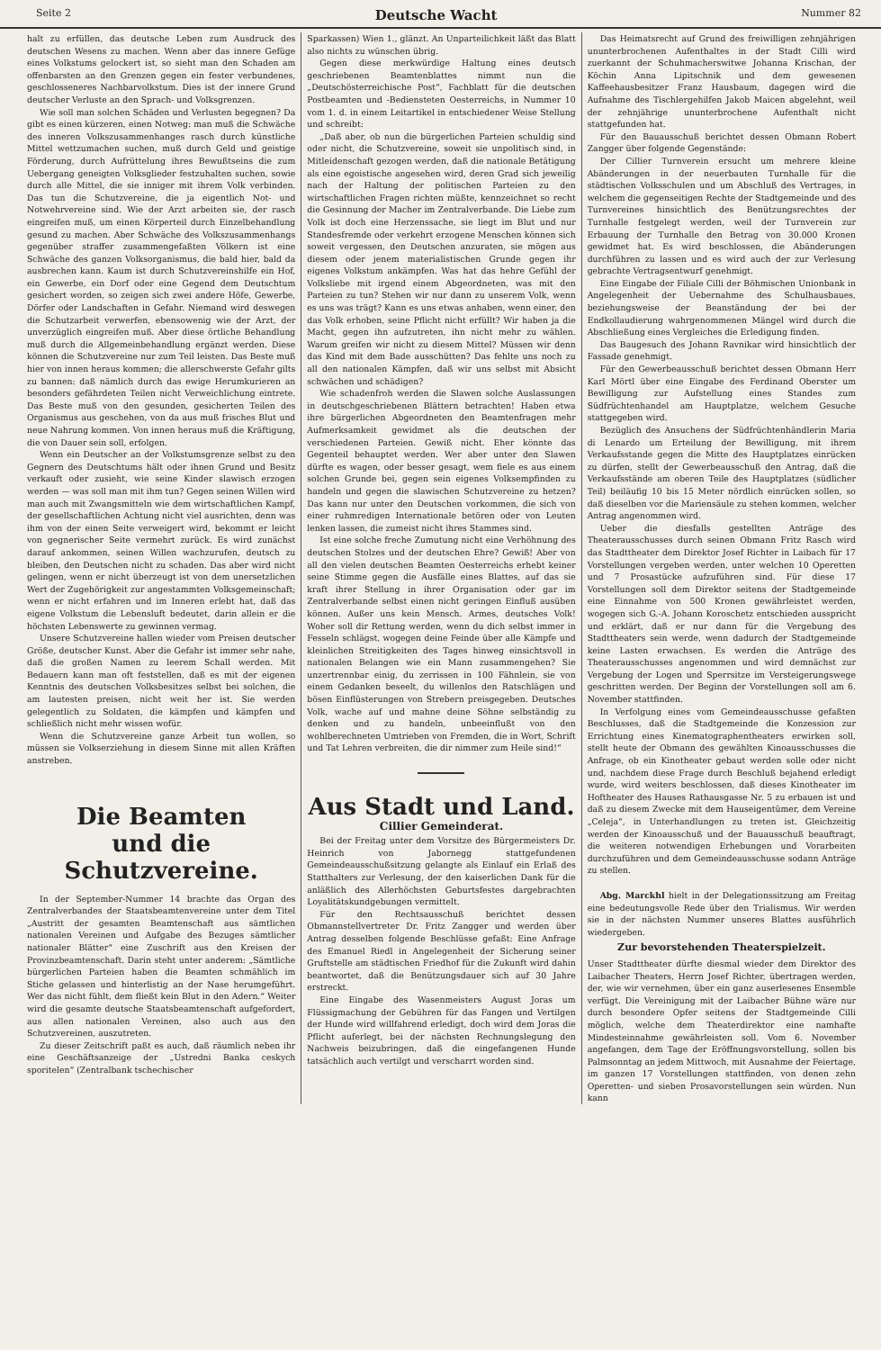Seite 2 Deutsche Wacht Nummer 82
halt zu erfüllen, das deutsche Leben zum Ausdruck des deutschen Wesens zu machen. Wenn aber das innere Gefüge eines Volkstums gelockert ist, so sieht man den Schaden am offenbarsten an den Grenzen gegen ein fester verbundenes, geschlosseneres Nachbarvolkstum. Dies ist der innere Grund deutscher Verluste an den Sprach- und Volksgrenzen.
Wie soll man solchen Schäden und Verlusten begegnen? Da gibt es einen kürzeren, einen Notweg: man muß die Schwäche des inneren Volkszusammenhanges rasch durch künstliche Mittel wettzumachen suchen, muß durch Geld und geistige Förderung, durch Aufrüttelung ihres Bewußtseins die zum Uebergang geneigten Volksglieder festzuhalten suchen, sowie durch alle Mittel, die sie inniger mit ihrem Volk verbinden. Das tun die Schutzvereine, die ja eigentlich Not- und Notwehrvereine sind. Wie der Arzt arbeiten sie, der rasch eingreifen muß, um einen Körperteil durch Einzelbehandlung gesund zu machen. Aber Schwäche des Volkszusammenhangs gegenüber straffer zusammengefaßten Völkern ist eine Schwäche des ganzen Volksorganismus, die bald hier, bald da ausbrechen kann. Kaum ist durch Schutzvereinshilfe ein Hof, ein Gewerbe, ein Dorf oder eine Gegend dem Deutschtum gesichert worden, so zeigen sich zwei andere Höfe, Gewerbe, Dörfer oder Landschaften in Gefahr. Niemand wird deswegen die Schutzarbeit verwerfen, ebensowenig wie der Arzt, der unverzüglich eingreifen muß. Aber diese örtliche Behandlung muß durch die Allgemeinbehandlung ergänzt werden. Diese können die Schutzvereine nur zum Teil leisten. Das Beste muß hier von innen heraus kommen; die allerschwerste Gefahr gilts zu bannen: daß nämlich durch das ewige Herumkurieren an besonders gefährdeten Teilen nicht Verweichlichung eintrete. Das Beste muß von den gesunden, gesicherten Teilen des Organismus aus geschehen, von da aus muß frisches Blut und neue Nahrung kommen. Von innen heraus muß die Kräftigung, die von Dauer sein soll, erfolgen.
Wenn ein Deutscher an der Volkstumsgrenze selbst zu den Gegnern des Deutschtums hält oder ihnen Grund und Besitz verkauft oder zusieht, wie seine Kinder slawisch erzogen werden — was soll man mit ihm tun? Gegen seinen Willen wird man auch mit Zwangsmitteln wie dem wirtschaftlichen Kampf, der gesellschaftlichen Achtung nicht viel ausrichten, denn was ihm von der einen Seite verweigert wird, bekommt er leicht von gegnerischer Seite vermehrt zurück. Es wird zunächst darauf ankommen, seinen Willen wachzurufen, deutsch zu bleiben, den Deutschen nicht zu schaden. Das aber wird nicht gelingen, wenn er nicht überzeugt ist von dem unersetzlichen Wert der Zugehörigkeit zur angestammten Volksgemeinschaft; wenn er nicht erfahren und im Inneren erlebt hat, daß das eigene Volkstum die Lebensluft bedeutet, darin allein er die höchsten Lebenswerte zu gewinnen vermag.
Unsere Schutzvereine hallen wieder vom Preisen deutscher Größe, deutscher Kunst. Aber die Gefahr ist immer sehr nahe, daß die großen Namen zu leerem Schall werden. Mit Bedauern kann man oft feststellen, daß es mit der eigenen Kenntnis des deutschen Volksbesitzes selbst bei solchen, die am lautesten preisen, nicht weit her ist. Sie werden gelegentlich zu Soldaten, die kämpfen und kämpfen und schließlich nicht mehr wissen wofür.
Wenn die Schutzvereine ganze Arbeit tun wollen, so müssen sie Volkserziehung in diesem Sinne mit allen Kräften anstreben.
Die Beamten
und die Schutzvereine.
In der September-Nummer 14 brachte das Organ des Zentralverbandes der Staatsbeamtenvereine unter dem Titel „Austritt der gesamten Beamtenschaft aus sämtlichen nationalen Vereinen und Aufgabe des Bezuges sämtlicher nationaler Blätter“ eine Zuschrift aus den Kreisen der Provinzbeamtenschaft. Darin steht unter anderem: „Sämtliche bürgerlichen Parteien haben die Beamten schmählich im Stiche gelassen und hinterlistig an der Nase herumgeführt. Wer das nicht fühlt, dem fließt kein Blut in den Adern.“ Weiter wird die gesamte deutsche Staatsbeamtenschaft aufgefordert, aus allen nationalen Vereinen, also auch aus den Schutzvereinen, auszutreten.
Zu dieser Zeitschrift paßt es auch, daß räumlich neben ihr eine Geschäftsanzeige der „Ustredni Banka ceskych sporitelen“ (Zentralbank tschechischer
Sparkassen) Wien 1., glänzt. An Unparteilichkeit läßt das Blatt also nichts zu wünschen übrig.
Gegen diese merkwürdige Haltung eines deutsch geschriebenen Beamtenblattes nimmt nun die „Deutschösterreichische Post“, Fachblatt für die deutschen Postbeamten und -Bediensteten Oesterreichs, in Nummer 10 vom 1. d. in einem Leitartikel in entschiedener Weise Stellung und schreibt:
„Daß aber, ob nun die bürgerlichen Parteien schuldig sind oder nicht, die Schutzvereine, soweit sie unpolitisch sind, in Mitleidenschaft gezogen werden, daß die nationale Betätigung als eine egoistische angesehen wird, deren Grad sich jeweilig nach der Haltung der politischen Parteien zu den wirtschaftlichen Fragen richten müßte, kennzeichnet so recht die Gesinnung der Macher im Zentralverbande. Die Liebe zum Volk ist doch eine Herzenssache, sie liegt im Blut und nur Standesfremde oder verkehrt erzogene Menschen können sich soweit vergessen, den Deutschen anzuraten, sie mögen aus diesem oder jenem materialistischen Grunde gegen ihr eigenes Volkstum ankämpfen. Was hat das hehre Gefühl der Volksliebe mit irgend einem Abgeordneten, was mit den Parteien zu tun? Stehen wir nur dann zu unserem Volk, wenn es uns was trägt? Kann es uns etwas anhaben, wenn einer, den das Volk erhoben, seine Pflicht nicht erfüllt? Wir haben ja die Macht, gegen ihn aufzutreten, ihn nicht mehr zu wählen. Warum greifen wir nicht zu diesem Mittel? Müssen wir denn das Kind mit dem Bade ausschütten? Das fehlte uns noch zu all den nationalen Kämpfen, daß wir uns selbst mit Absicht schwächen und schädigen?
Wie schadenfroh werden die Slawen solche Auslassungen in deutschgeschriebenen Blättern betrachten! Haben etwa ihre bürgerlichen Abgeordneten den Beamtenfragen mehr Aufmerksamkeit gewidmet als die deutschen der verschiedenen Parteien. Gewiß nicht. Eher könnte das Gegenteil behauptet werden. Wer aber unter den Slawen dürfte es wagen, oder besser gesagt, wem fiele es aus einem solchen Grunde bei, gegen sein eigenes Volksempfinden zu handeln und gegen die slawischen Schutzvereine zu hetzen? Das kann nur unter den Deutschen vorkommen, die sich von einer ruhmredigen Internationale betören oder von Leuten lenken lassen, die zumeist nicht ihres Stammes sind.
Ist eine solche freche Zumutung nicht eine Verhöhnung des deutschen Stolzes und der deutschen Ehre? Gewiß! Aber von all den vielen deutschen Beamten Oesterreichs erhebt keiner seine Stimme gegen die Ausfälle eines Blattes, auf das sie kraft ihrer Stellung in ihrer Organisation oder gar im Zentralverbande selbst einen nicht geringen Einfluß ausüben können. Außer uns kein Mensch. Armes, deutsches Volk! Woher soll dir Rettung werden, wenn du dich selbst immer in Fesseln schlägst, wogegen deine Feinde über alle Kämpfe und kleinlichen Streitigkeiten des Tages hinweg einsichtsvoll in nationalen Belangen wie ein Mann zusammengehen? Sie unzertrennbar einig, du zerrissen in 100 Fähnlein, sie von einem Gedanken beseelt, du willenlos den Ratschlägen und bösen Einflüsterungen von Strebern preisgegeben. Deutsches Volk, wache auf und mahne deine Söhne selbständig zu denken und zu handeln, unbeeinflußt von den wohlberechneten Umtrieben von Fremden, die in Wort, Schrift und Tat Lehren verbreiten, die dir nimmer zum Heile sind!“
Aus Stadt und Land.
Cillier Gemeinderat.
Bei der Freitag unter dem Vorsitze des Bürgermeisters Dr. Heinrich von Jabornegg stattgefundenen Gemeindeausschußsitzung gelangte als Einlauf ein Erlaß des Statthalters zur Verlesung, der den kaiserlichen Dank für die anläßlich des Allerhöchsten Geburtsfestes dargebrachten Loyalitätskundgebungen vermittelt.
Für den Rechtsausschuß berichtet dessen Obmannstellvertreter Dr. Fritz Zangger und werden über Antrag desselben folgende Beschlüsse gefaßt: Eine Anfrage des Emanuel Riedl in Angelegenheit der Sicherung seiner Gruftstelle am städtischen Friedhof für die Zukunft wird dahin beantwortet, daß die Benützungsdauer sich auf 30 Jahre erstreckt.
Eine Eingabe des Wasenmeisters August Joras um Flüssigmachung der Gebühren für das Fangen und Vertilgen der Hunde wird willfahrend erledigt, doch wird dem Joras die Pflicht auferlegt, bei der nächsten Rechnungslegung den Nachweis beizubringen, daß die eingefangenen Hunde tatsächlich auch vertilgt und verscharrt worden sind.
Das Heimatsrecht auf Grund des freiwilligen zehnjährigen ununterbrochenen Aufenthaltes in der Stadt Cilli wird zuerkannt der Schuhmacherswitwe Johanna Krischan, der Köchin Anna Lipitschnik und dem gewesenen Kaffeehausbesitzer Franz Hausbaum, dagegen wird die Aufnahme des Tischlergehilfen Jakob Maicen abgelehnt, weil der zehnjährige ununterbrochene Aufenthalt nicht stattgefunden hat.
Für den Bauausschuß berichtet dessen Obmann Robert Zangger über folgende Gegenstände:
Der Cillier Turnverein ersucht um mehrere kleine Abänderungen in der neuerbauten Turnhalle für die städtischen Volksschulen und um Abschluß des Vertrages, in welchem die gegenseitigen Rechte der Stadtgemeinde und des Turnvereines hinsichtlich des Benützungsrechtes der Turnhalle festgelegt werden, weil der Turnverein zur Erbauung der Turnhalle den Betrag von 30.000 Kronen gewidmet hat. Es wird beschlossen, die Abänderungen durchführen zu lassen und es wird auch der zur Verlesung gebrachte Vertragsentwurf genehmigt.
Eine Eingabe der Filiale Cilli der Böhmischen Unionbank in Angelegenheit der Uebernahme des Schulhausbaues, beziehungsweise der Beanständung der bei der Endkollaudierung wahrgenommenen Mängel wird durch die Abschließung eines Vergleiches die Erledigung finden.
Das Baugesuch des Johann Ravnikar wird hinsichtlich der Fassade genehmigt.
Für den Gewerbeausschuß berichtet dessen Obmann Herr Karl Mörtl über eine Eingabe des Ferdinand Oberster um Bewilligung zur Aufstellung eines Standes zum Südfrüchtenhandel am Hauptplatze, welchem Gesuche stattgegeben wird.
Bezüglich des Ansuchens der Südfrüchtenhändlerin Maria di Lenardo um Erteilung der Bewilligung, mit ihrem Verkaufsstande gegen die Mitte des Hauptplatzes einrücken zu dürfen, stellt der Gewerbeausschuß den Antrag, daß die Verkaufsstände am oberen Teile des Hauptplatzes (südlicher Teil) beiläufig 10 bis 15 Meter nördlich einrücken sollen, so daß dieselben vor die Mariensäule zu stehen kommen, welcher Antrag angenommen wird.
Ueber die diesfalls gestellten Anträge des Theaterausschusses durch seinen Obmann Fritz Rasch wird das Stadttheater dem Direktor Josef Richter in Laibach für 17 Vorstellungen vergeben werden, unter welchen 10 Operetten und 7 Prosastücke aufzuführen sind. Für diese 17 Vorstellungen soll dem Direktor seitens der Stadtgemeinde eine Einnahme von 500 Kronen gewährleistet werden, wogegen sich G.-A. Johann Koroschetz entschieden ausspricht und erklärt, daß er nur dann für die Vergebung des Stadttheaters sein werde, wenn dadurch der Stadtgemeinde keine Lasten erwachsen. Es werden die Anträge des Theaterausschusses angenommen und wird demnächst zur Vergebung der Logen und Sperrsitze im Versteigerungswege geschritten werden. Der Beginn der Vorstellungen soll am 6. November stattfinden.
In Verfolgung eines vom Gemeindeausschusse gefaßten Beschlusses, daß die Stadtgemeinde die Konzession zur Errichtung eines Kinematographentheaters erwirken soll, stellt heute der Obmann des gewählten Kinoausschusses die Anfrage, ob ein Kinotheater gebaut werden solle oder nicht und, nachdem diese Frage durch Beschluß bejahend erledigt wurde, wird weiters beschlossen, daß dieses Kinotheater im Hoftheater des Hauses Rathausgasse Nr. 5 zu erbauen ist und daß zu diesem Zwecke mit dem Hauseigentümer, dem Vereine „Celeja“, in Unterhandlungen zu treten ist. Gleichzeitig werden der Kinoausschuß und der Bauausschuß beauftragt, die weiteren notwendigen Erhebungen und Vorarbeiten durchzuführen und dem Gemeindeausschusse sodann Anträge zu stellen.
Abg. Marckhl hielt in der Delegationssitzung am Freitag eine bedeutungsvolle Rede über den Trialismus. Wir werden sie in der nächsten Nummer unseres Blattes ausführlich wiedergeben.
Zur bevorstehenden Theaterspielzeit.
Unser Stadttheater dürfte diesmal wieder dem Direktor des Laibacher Theaters, Herrn Josef Richter, übertragen werden, der, wie wir vernehmen, über ein ganz auserlesenes Ensemble verfügt. Die Vereinigung mit der Laibacher Bühne wäre nur durch besondere Opfer seitens der Stadtgemeinde Cilli möglich, welche dem Theaterdirektor eine namhafte Mindesteinnahme gewährleisten soll. Vom 6. November angefangen, dem Tage der Eröffnungsvorstellung, sollen bis Palmsonntag an jedem Mittwoch, mit Ausnahme der Feiertage, im ganzen 17 Vorstellungen stattfinden, von denen zehn Operetten- und sieben Prosavorstellungen sein würden. Nun kann